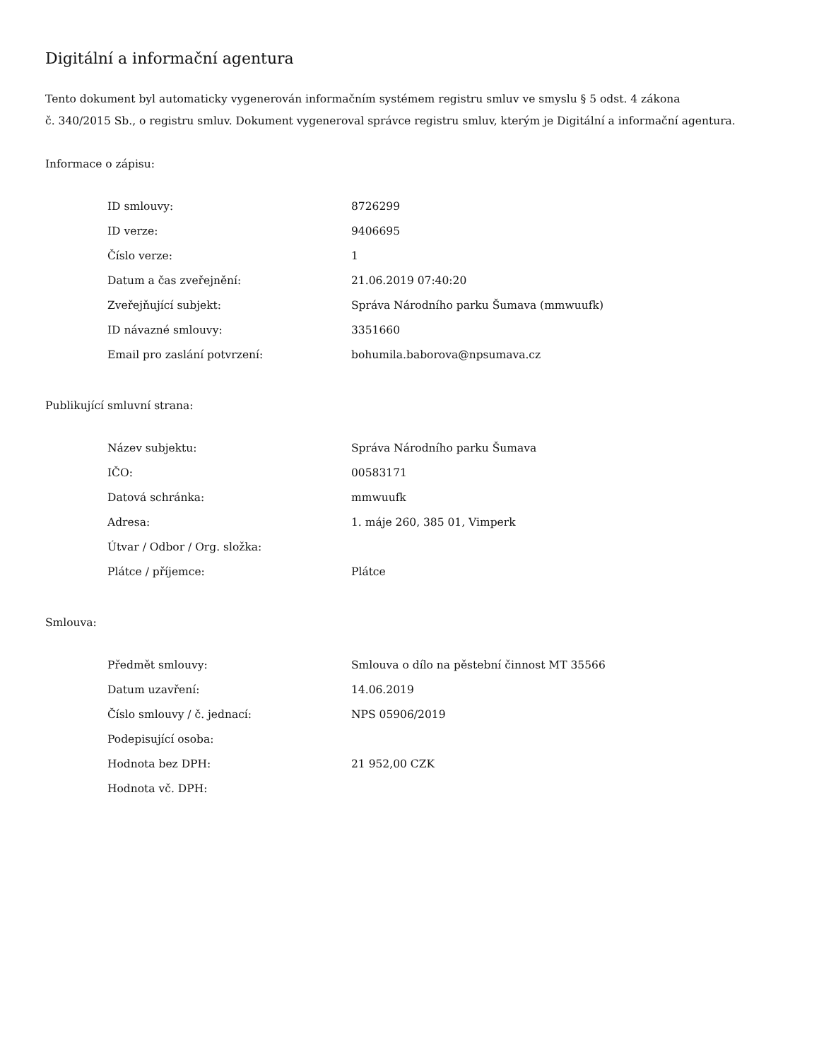Digitální a informační agentura
Tento dokument byl automaticky vygenerován informačním systémem registru smluv ve smyslu § 5 odst. 4 zákona
č. 340/2015 Sb., o registru smluv. Dokument vygeneroval správce registru smluv, kterým je Digitální a informační agentura.
Informace o zápisu:
| ID smlouvy: | 8726299 |
| ID verze: | 9406695 |
| Číslo verze: | 1 |
| Datum a čas zveřejnění: | 21.06.2019 07:40:20 |
| Zveřejňující subjekt: | Správa Národního parku Šumava (mmwuufk) |
| ID návazné smlouvy: | 3351660 |
| Email pro zaslání potvrzení: | bohumila.baborova@npsumava.cz |
Publikující smluvní strana:
| Název subjektu: | Správa Národního parku Šumava |
| IČO: | 00583171 |
| Datová schránka: | mmwuufk |
| Adresa: | 1. máje 260, 385 01, Vimperk |
| Útvar / Odbor / Org. složka: | |
| Plátce / příjemce: | Plátce |
Smlouva:
| Předmět smlouvy: | Smlouva o dílo na pěstební činnost MT 35566 |
| Datum uzavření: | 14.06.2019 |
| Číslo smlouvy / č. jednací: | NPS 05906/2019 |
| Podepisující osoba: | |
| Hodnota bez DPH: | 21 952,00 CZK |
| Hodnota vč. DPH: | |